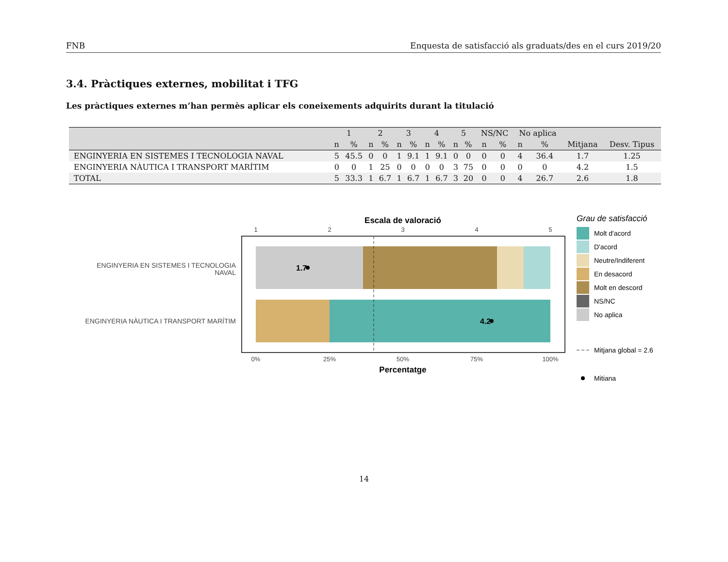FNB Enquesta de satisfacció als graduats/des en el curs 2019/20
3.4. Pràctiques externes, mobilitat i TFG
Les pràctiques externes m’han permès aplicar els coneixements adquirits durant la titulació
| | 1 | | 2 | | 3 | | 4 | | 5 | | NS/NC | | No aplica | | | |
| --- | --- | --- | --- | --- | --- | --- | --- | --- | --- | --- | --- | --- | --- | --- | --- | --- |
| | n | % | n | % | n | % | n | % | n | % | n | % | n | % | Mitjana | Desv. Tipus |
| ENGINYERIA EN SISTEMES I TECNOLOGIA NAVAL | 5 | 45.5 | 0 | 0 | 1 | 9.1 | 1 | 9.1 | 0 | 0 | 0 | 0 | 4 | 36.4 | 1.7 | 1.25 |
| ENGINYERIA NÀUTICA I TRANSPORT MARÍTIM | 0 | 0 | 1 | 25 | 0 | 0 | 0 | 0 | 3 | 75 | 0 | 0 | 0 | 0 | 4.2 | 1.5 |
| TOTAL | 5 | 33.3 | 1 | 6.7 | 1 | 6.7 | 1 | 6.7 | 3 | 20 | 0 | 0 | 4 | 26.7 | 2.6 | 1.8 |
Escala de valoració
1
2
3
4
5
1.7
4.2
ENGINYERIA EN SISTEMES I TECNOLOGIA
NAVAL
ENGINYERIA NÀUTICA I TRANSPORT MARÍTIM
0%
25%
50%
75%
100%
Percentatge
Grau de satisfacció
Molt d'acord
D'acord
Neutre/Indiferent
En desacord
Molt en descord
NS/NC
No aplica
Mitjana global = 2.6
Mitiana
14